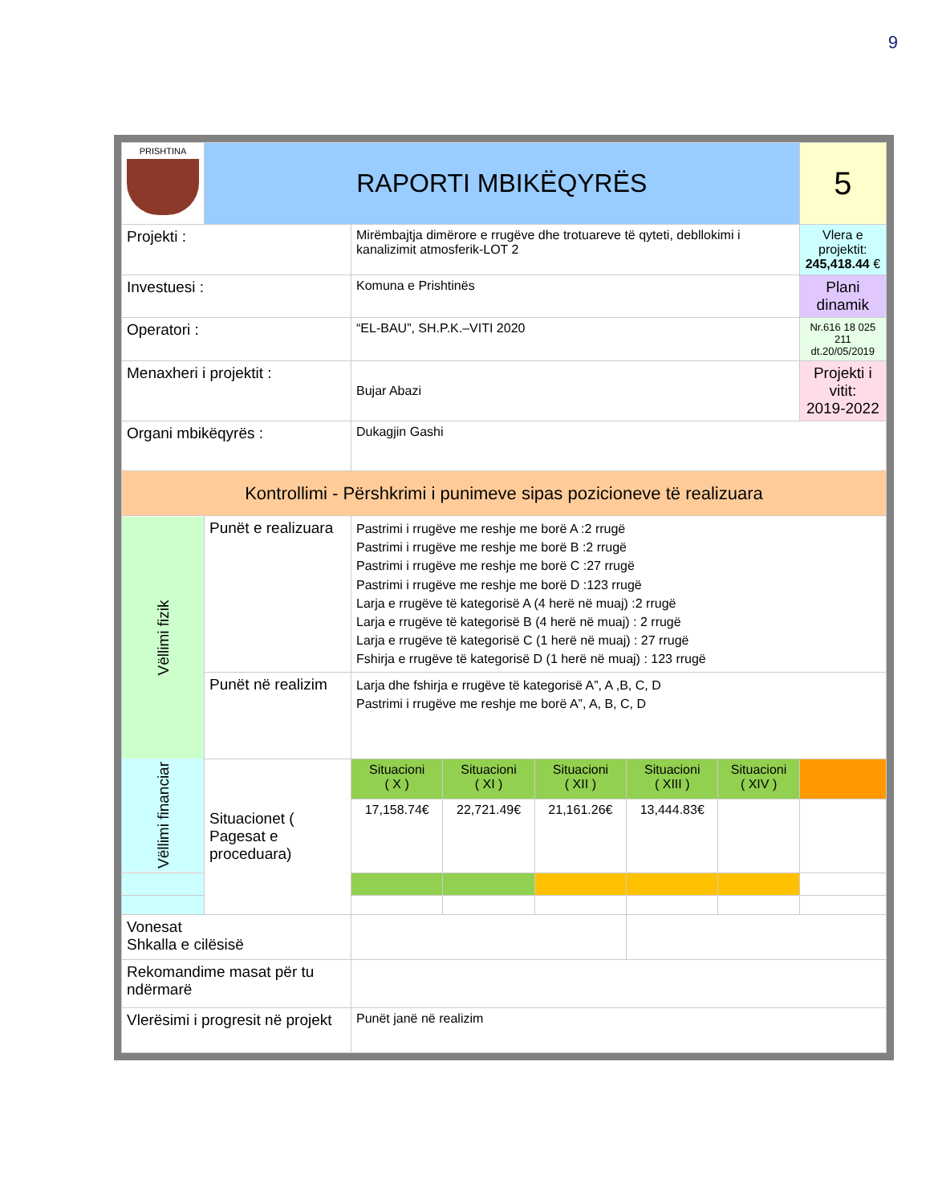9
| PRISHTINA | RAPORTI MBIKËQYRËS | | | | | | 5 |
| Projekti : | | Mirëmbajtja dimërore e rrugëve dhe trotuareve të qyteti, debllokimi i kanalizimit atmosferik-LOT 2 | | | | | Vlera e projektit: 245,418.44 € |
| Investuesi : | | Komuna e Prishtinës | | | | | Plani dinamik |
| Operatori : | | “EL-BAU”, SH.P.K.–VITI 2020 | | | | | Nr.616 18 025 211 dt.20/05/2019 |
| Menaxheri i projektit : | | Bujar Abazi | | | | | Projekti i vitit: 2019-2022 |
| Organi mbikëqyrës : | | Dukagjin Gashi | | | | | |
| Kontrollimi - Përshkrimi i punimeve sipas pozicioneve të realizuara | | | | | | | |
| Vëllimi fizik | Punët e realizuara | Pastrimi i rrugëve me reshje me borë A :2 rrugë Pastrimi i rrugëve me reshje me borë B :2 rrugë Pastrimi i rrugëve me reshje me borë C :27 rrugë Pastrimi i rrugëve me reshje me borë D :123 rrugë Larja e rrugëve të kategorisë A (4 herë në muaj) :2 rrugë Larja e rrugëve të kategorisë B (4 herë në muaj) : 2 rrugë Larja e rrugëve të kategorisë C (1 herë në muaj) : 27 rrugë Fshirja e rrugëve të kategorisë D (1 herë në muaj) : 123 rrugë | | | | | |
| | Punët në realizim | Larja dhe fshirja e rrugëve të kategorisë A”, A ,B, C, D Pastrimi i rrugëve me reshje me borë A”, A, B, C, D | | | | | |
| Vëllimi financiar | Situacionet ( Pagesat e proceduara) | Situacioni ( X ) | Situacioni ( XI ) | Situacioni ( XII ) | Situacioni ( XIII ) | Situacioni ( XIV ) | |
| | | 17,158.74€ | 22,721.49€ | 21,161.26€ | 13,444.83€ | | |
| Vonesat Shkalla e cilësisë | | | | | | | |
| Rekomandime masat për tu ndërmarë | | | | | | | |
| Vlerësimi i progresit në projekt | | Punët janë në realizim | | | | | |